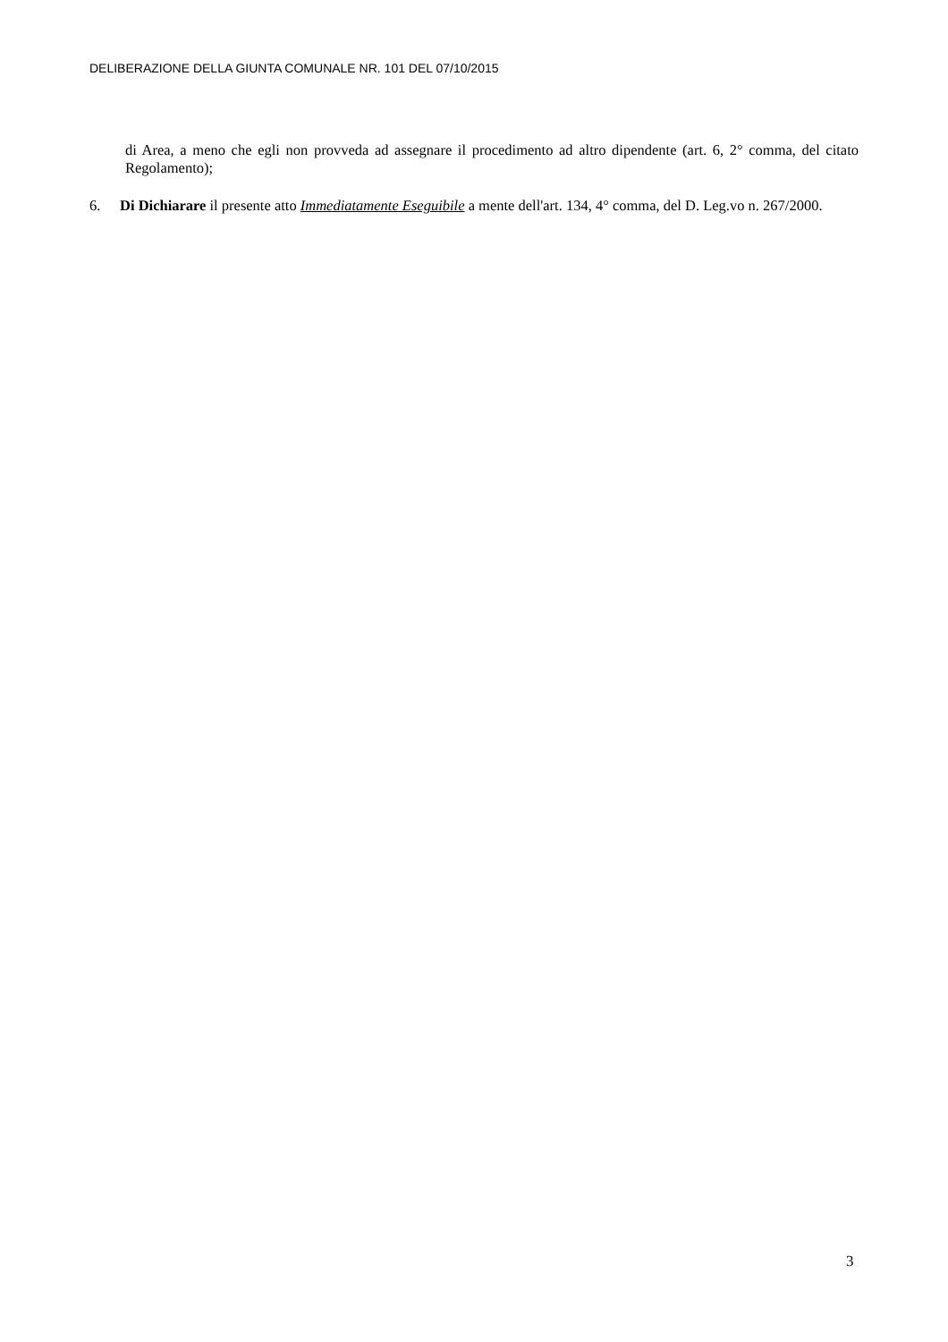DELIBERAZIONE DELLA GIUNTA COMUNALE NR. 101 DEL 07/10/2015
di Area, a meno che egli non provveda ad assegnare il procedimento ad altro dipendente (art. 6, 2° comma, del citato Regolamento);
6. Di Dichiarare il presente atto Immediatamente Eseguibile a mente dell'art. 134, 4° comma, del D. Leg.vo n. 267/2000.
3